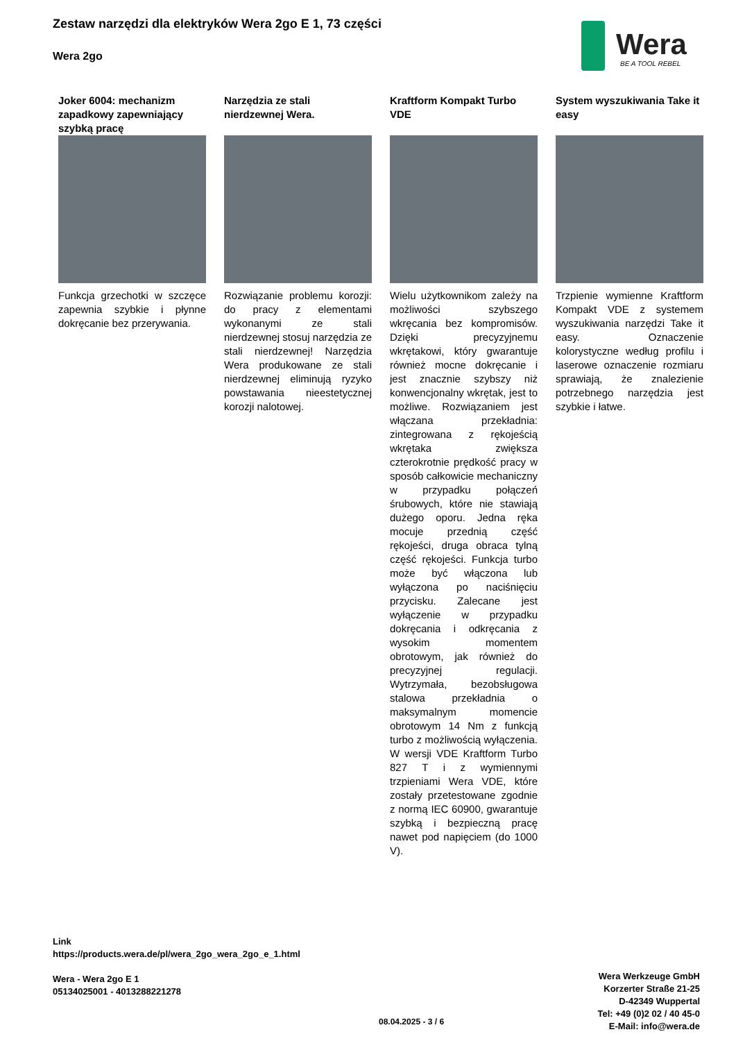Zestaw narzędzi dla elektryków Wera 2go E 1, 73 części
Wera 2go
Wera
BE A TOOL REBEL
Joker 6004: mechanizm zapadkowy zapewniający szybką pracę
Funkcja grzechotki w szczęce zapewnia szybkie i płynne dokręcanie bez przerywania.
Narzędzia ze stali nierdzewnej Wera.
Rozwiązanie problemu korozji: do pracy z elementami wykonanymi ze stali nierdzewnej stosuj narzędzia ze stali nierdzewnej! Narzędzia Wera produkowane ze stali nierdzewnej eliminują ryzyko powstawania nieestetycznej korozji nalotowej.
Kraftform Kompakt Turbo VDE
Wielu użytkownikom zależy na możliwości szybszego wkręcania bez kompromisów. Dzięki precyzyjnemu wkrętakowi, który gwarantuje również mocne dokręcanie i jest znacznie szybszy niż konwencjonalny wkrętak, jest to możliwe. Rozwiązaniem jest włączana przekładnia: zintegrowana z rękojeścią wkrętaka zwiększa czterokrotnie prędkość pracy w sposób całkowicie mechaniczny w przypadku połączeń śrubowych, które nie stawiają dużego oporu. Jedna ręka mocuje przednią część rękojeści, druga obraca tylną część rękojeści. Funkcja turbo może być włączona lub wyłączona po naciśnięciu przycisku. Zalecane jest wyłączenie w przypadku dokręcania i odkręcania z wysokim momentem obrotowym, jak również do precyzyjnej regulacji. Wytrzymała, bezobsługowa stalowa przekładnia o maksymalnym momencie obrotowym 14 Nm z funkcją turbo z możliwością wyłączenia. W wersji VDE Kraftform Turbo 827 T i z wymiennymi trzpieniami Wera VDE, które zostały przetestowane zgodnie z normą IEC 60900, gwarantuje szybką i bezpieczną pracę nawet pod napięciem (do 1000 V).
System wyszukiwania Take it easy
Trzpienie wymienne Kraftform Kompakt VDE z systemem wyszukiwania narzędzi Take it easy. Oznaczenie kolorystyczne według profilu i laserowe oznaczenie rozmiaru sprawiają, że znalezienie potrzebnego narzędzia jest szybkie i łatwe.
Link
https://products.wera.de/pl/wera_2go_wera_2go_e_1.html
Wera - Wera 2go E 1
05134025001 - 4013288221278
Wera Werkzeuge GmbH
Korzerter Straße 21-25
D-42349 Wuppertal
Tel: +49 (0)2 02 / 40 45-0
E-Mail: info@wera.de
08.04.2025 - 3 / 6